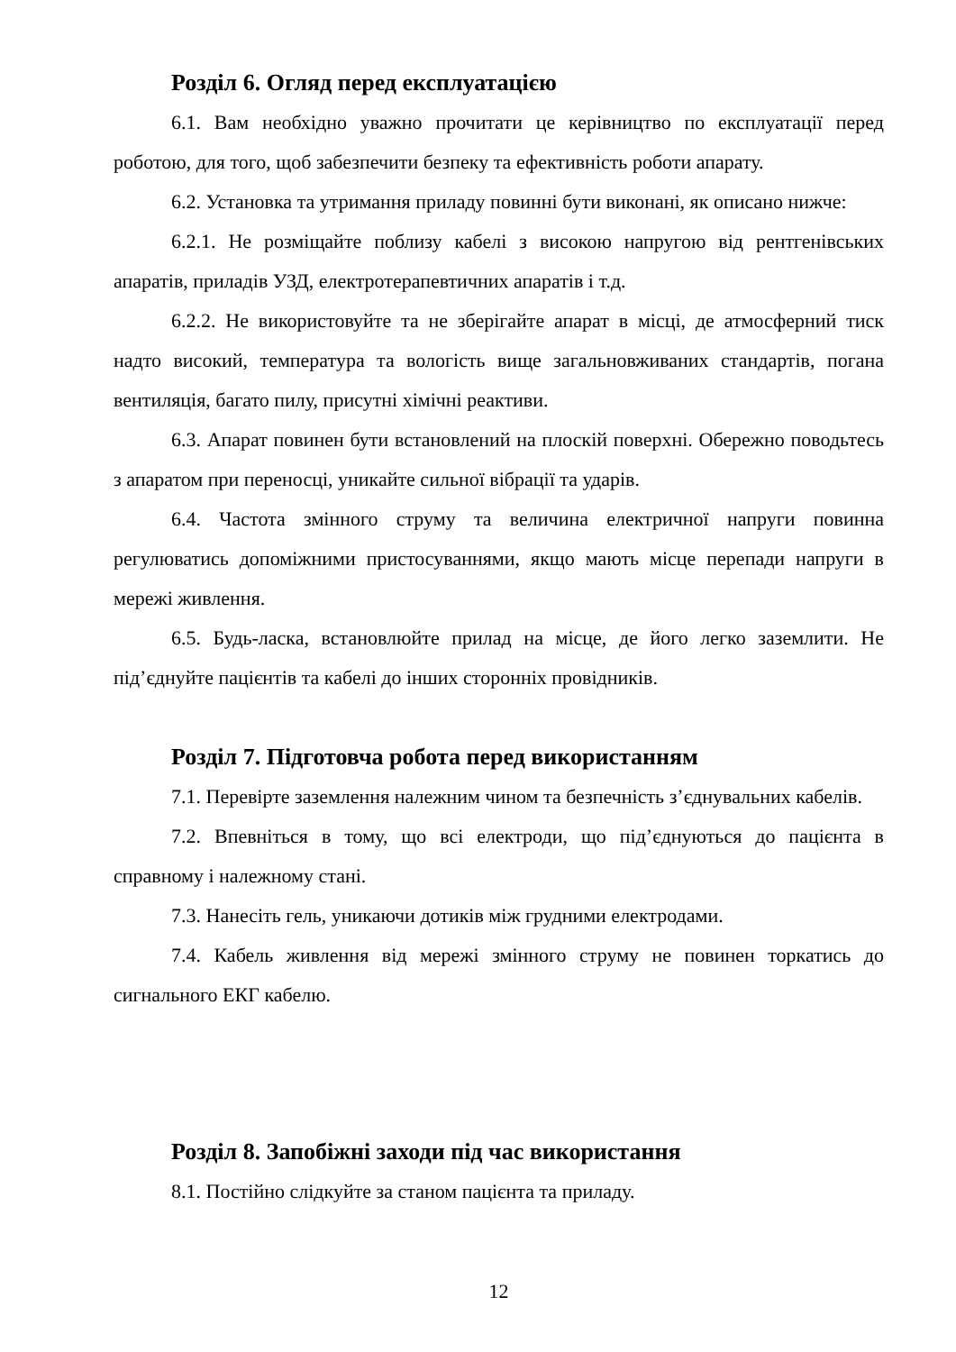Розділ 6. Огляд перед експлуатацією
6.1. Вам необхідно уважно прочитати це керівництво по експлуатації перед роботою, для того, щоб забезпечити безпеку та ефективність роботи апарату.
6.2. Установка та утримання приладу повинні бути виконані, як описано нижче:
6.2.1. Не розміщайте поблизу кабелі з високою напругою від рентгенівських апаратів, приладів УЗД, електротерапевтичних апаратів і т.д.
6.2.2. Не використовуйте та не зберігайте апарат в місці, де атмосферний тиск надто високий, температура та вологість вище загальновживаних стандартів, погана вентиляція, багато пилу, присутні хімічні реактиви.
6.3. Апарат повинен бути встановлений на плоскій поверхні. Обережно поводьтесь з апаратом при переносці, уникайте сильної вібрації та ударів.
6.4. Частота змінного струму та величина електричної напруги повинна регулюватись допоміжними пристосуваннями, якщо мають місце перепади напруги в мережі живлення.
6.5. Будь-ласка, встановлюйте прилад на місце, де його легко заземлити. Не під’єднуйте пацієнтів та кабелі до інших сторонніх провідників.
Розділ 7. Підготовча робота перед використанням
7.1. Перевірте заземлення належним чином та безпечність з’єднувальних кабелів.
7.2. Впевніться в тому, що всі електроди, що під’єднуються до пацієнта в справному і належному стані.
7.3. Нанесіть гель, уникаючи дотиків між грудними електродами.
7.4. Кабель живлення від мережі змінного струму не повинен торкатись до сигнального ЕКГ кабелю.
Розділ 8. Запобіжні заходи під час використання
8.1. Постійно слідкуйте за станом пацієнта та приладу.
12